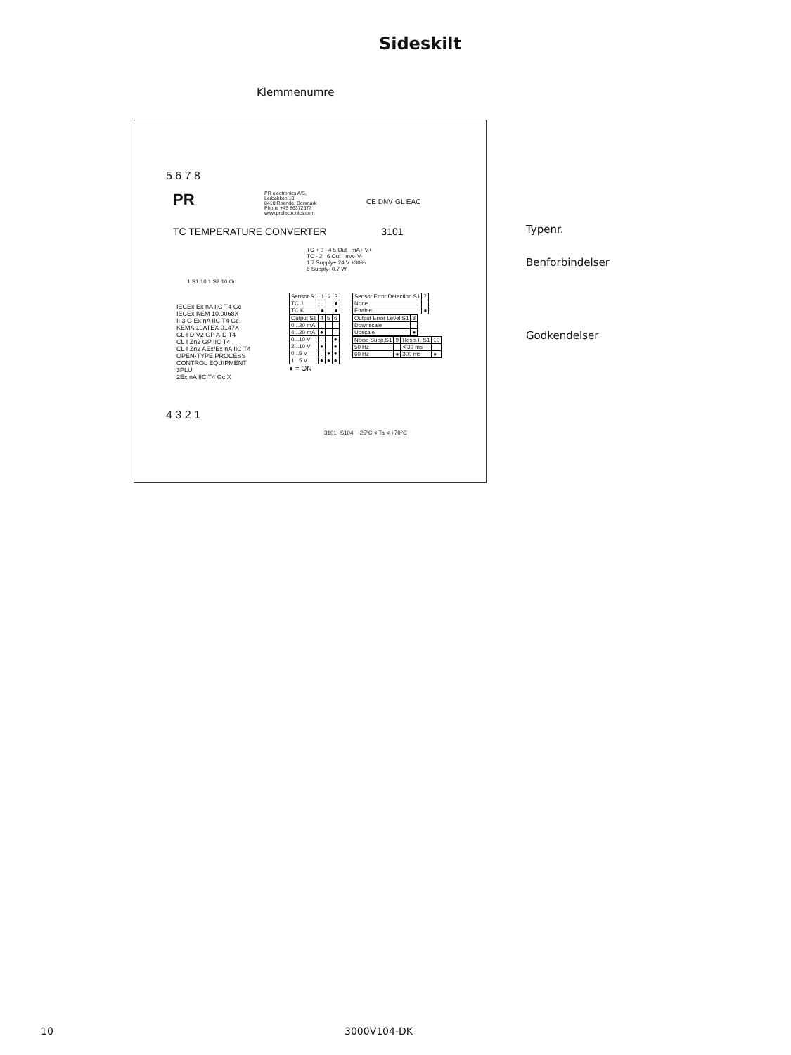Sideskilt
Klemmenumre
5 6 7 8
PR
PR electronics A/S,
Lerbakken 10,
8410 Roende, Denmark
Phone +45 86372677
www.prelectronics.com
CE DNV·GL EAC
TC TEMPERATURE CONVERTER 3101
TC + 3 4 5 Out mA+ V+
TC - 2 6 Out mA- V-
1 7 Supply+ 24 V ±30%
8 Supply- 0.7 W
1 S1 10 1 S2 10 On
IECEx Ex nA IIC T4 Gc
IECEx KEM 10.0068X
II 3 G Ex nA IIC T4 Gc
KEMA 10ATEX 0147X
CL I DIV2 GP A-D T4
CL I Zn2 GP IIC T4
CL I Zn2 AEx/Ex nA IIC T4
OPEN-TYPE PROCESS
CONTROL EQUIPMENT
3PLU
2Ex nA IIC T4 Gc X
| Sensor S1 | 1 | 2 | 3 |
| --- | --- | --- | --- |
| TC J | | | ● |
| TC K | ● | | ● |
| Output S1 | 4 | 5 | 6 |
| --- | --- | --- | --- |
| 0...20 mA | | | |
| 4...20 mA | ● | | |
| 0...10 V | | | ● |
| 2...10 V | ● | | ● |
| 0...5 V | | ● | ● |
| 1...5 V | ● | ● | ● |
● = ON
| Sensor Error Detection S1 | 7 |
| --- | --- |
| None | |
| Enable | ● |
| Output Error Level S1 | 8 |
| --- | --- |
| Downscale | |
| Upscale | ● |
| Noise Supp.S1 | 9 | Resp.T. S1 | 10 |
| --- | --- | --- | --- |
| 50 Hz | | < 30 ms | |
| 60 Hz | ● | 300 ms | ● |
3101 -S104 -25°C < Ta < +70°C
4 3 2 1
Typenr.
Benforbindelser
Godkendelser
10 3000V104-DK